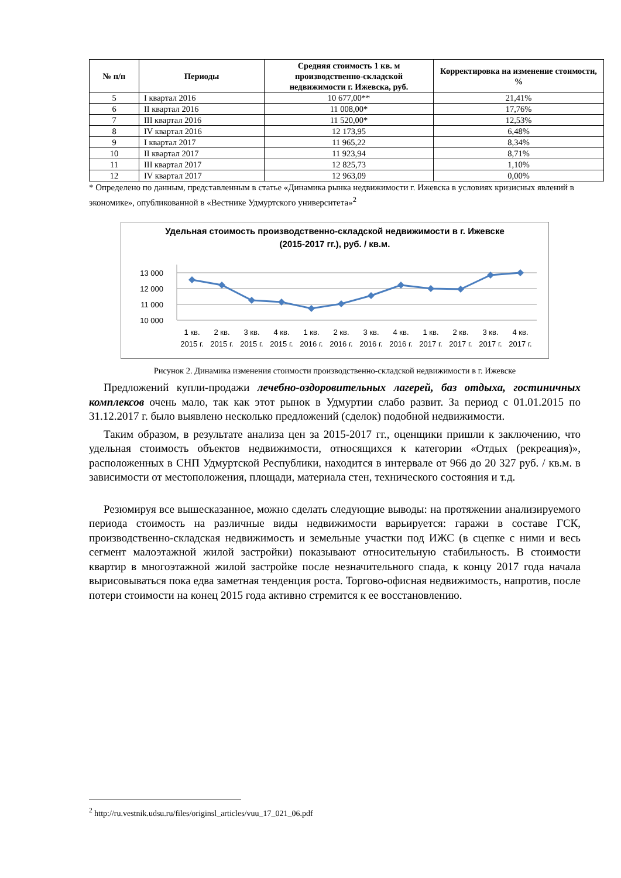| № п/п | Периоды | Средняя стоимость 1 кв. м производственно-складской недвижимости г. Ижевска, руб. | Корректировка на изменение стоимости, % |
| --- | --- | --- | --- |
| 5 | I квартал 2016 | 10 677,00** | 21,41% |
| 6 | II квартал 2016 | 11 008,00* | 17,76% |
| 7 | III квартал 2016 | 11 520,00* | 12,53% |
| 8 | IV квартал 2016 | 12 173,95 | 6,48% |
| 9 | I квартал 2017 | 11 965,22 | 8,34% |
| 10 | II квартал 2017 | 11 923,94 | 8,71% |
| 11 | III квартал 2017 | 12 825,73 | 1,10% |
| 12 | IV квартал 2017 | 12 963,09 | 0,00% |
* Определено по данным, представленным в статье «Динамика рынка недвижимости г. Ижевска в условиях кризисных явлений в экономике», опубликованной в «Вестнике Удмуртского университета»<sup>2</sup>
Удельная стоимость производственно-складской недвижимости в г. Ижевске
(2015-2017 гг.), руб. / кв.м.
13 000
12 000
11 000
10 000
1 кв.
2 кв.
3 кв.
4 кв.
1 кв.
2 кв.
3 кв.
4 кв.
1 кв.
2 кв.
3 кв.
4 кв.
2015 г.
2015 г.
2015 г.
2015 г.
2016 г.
2016 г.
2016 г.
2016 г.
2017 г.
2017 г.
2017 г.
2017 г.
Рисунок 2. Динамика изменения стоимости производственно-складской недвижимости в г. Ижевске
Предложений купли-продажи лечебно-оздоровительных лагерей, баз отдыха, гостиничных комплексов очень мало, так как этот рынок в Удмуртии слабо развит. За период с 01.01.2015 по 31.12.2017 г. было выявлено несколько предложений (сделок) подобной недвижимости.
Таким образом, в результате анализа цен за 2015-2017 гг., оценщики пришли к заключению, что удельная стоимость объектов недвижимости, относящихся к категории «Отдых (рекреация)», расположенных в СНП Удмуртской Республики, находится в интервале от 966 до 20 327 руб. / кв.м. в зависимости от местоположения, площади, материала стен, технического состояния и т.д.
Резюмируя все вышесказанное, можно сделать следующие выводы: на протяжении анализируемого периода стоимость на различные виды недвижимости варьируется: гаражи в составе ГСК, производственно-складская недвижимость и земельные участки под ИЖС (в сцепке с ними и весь сегмент малоэтажной жилой застройки) показывают относительную стабильность. В стоимости квартир в многоэтажной жилой застройке после незначительного спада, к концу 2017 года начала вырисовываться пока едва заметная тенденция роста. Торгово-офисная недвижимость, напротив, после потери стоимости на конец 2015 года активно стремится к ее восстановлению.
<sup>2</sup> http://ru.vestnik.udsu.ru/files/originsl_articles/vuu_17_021_06.pdf